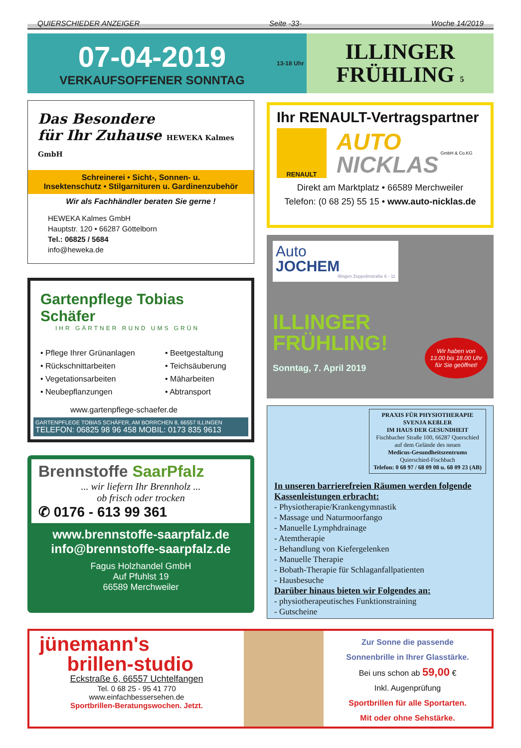QUIERSCHIEDER ANZEIGER Seite -33- Woche 14/2019
07-04-2019
VERKAUFSOFFENER SONNTAG
13-18 Uhr
ILLINGER
FRÜHLING 5
Das Besondere
für Ihr Zuhause HEWEKA Kalmes GmbH
Schreinerei • Sicht-, Sonnen- u.
Insektenschutz • Stilgarnituren u. Gardinenzubehör
Wir als Fachhändler beraten Sie gerne !
HEWEKA Kalmes GmbH
Hauptstr. 120 • 66287 Göttelborn
Tel.: 06825 / 5684
info@heweka.de
Gartenpflege Tobias Schäfer
IHR GÄRTNER RUND UMS GRÜN
• Pflege Ihrer Grünanlagen
• Rückschnittarbeiten
• Vegetationsarbeiten
• Neubepflanzungen
• Beetgestaltung
• Teichsäuberung
• Mäharbeiten
• Abtransport
www.gartenpflege-schaefer.de
GARTENPFLEGE TOBIAS SCHÄFER, AM BORRCHEN 8, 66557 ILLINGEN
TELEFON: 06825 98 96 458 MOBIL: 0173 835 9613
Brennstoffe SaarPfalz
... wir liefern Ihr Brennholz ...
ob frisch oder trocken
✆ 0176 - 613 99 361
www.brennstoffe-saarpfalz.de
info@brennstoffe-saarpfalz.de
Fagus Holzhandel GmbH
Auf Pfuhlst 19
66589 Merchweiler
Ihr RENAULT-Vertragspartner
RENAULT
AUTO
NICKLAS
GmbH & Co.KG
Direkt am Marktplatz • 66589 Merchweiler
Telefon: (0 68 25) 55 15 • www.auto-nicklas.de
Auto
JOCHEM
Illingen Zeppelinstraße 6 - 11
ILLINGER
FRÜHLING!
Sonntag, 7. April 2019
Wir haben von 13.00 bis 18.00 Uhr für Sie geöffnet!
PRAXIS FÜR PHYSIOTHERAPIE
SVENJA KEßLER
IM HAUS DER GESUNDHEIT
Fischbacher Straße 100, 66287 Querschied
auf dem Gelände des neuen
Medicus-Gesundheitszentrums
Quierschied-Fischbach
Telefon: 0 68 97 / 68 09 08 u. 68 09 23 (AB)
In unseren barrierefreien Räumen werden folgende Kassenleistungen erbracht:
- Physiotherapie/Krankengymnastik
- Massage und Naturmoorfango
- Manuelle Lymphdrainage
- Atemtherapie
- Behandlung von Kiefergelenken
- Manuelle Therapie
- Bobath-Therapie für Schlaganfallpatienten
- Hausbesuche
Darüber hinaus bieten wir Folgendes an:
- physiotherapeutisches Funktionstraining
- Gutscheine
jünemann's
brillen-studio
Eckstraße 6, 66557 Uchtelfangen
Tel. 0 68 25 - 95 41 770
www.einfachbessersehen.de
Sportbrillen-Beratungswochen. Jetzt.
Zur Sonne die passende
Sonnenbrille in Ihrer Glasstärke.
Bei uns schon ab 59,00 €
Inkl. Augenprüfung
Sportbrillen für alle Sportarten.
Mit oder ohne Sehstärke.